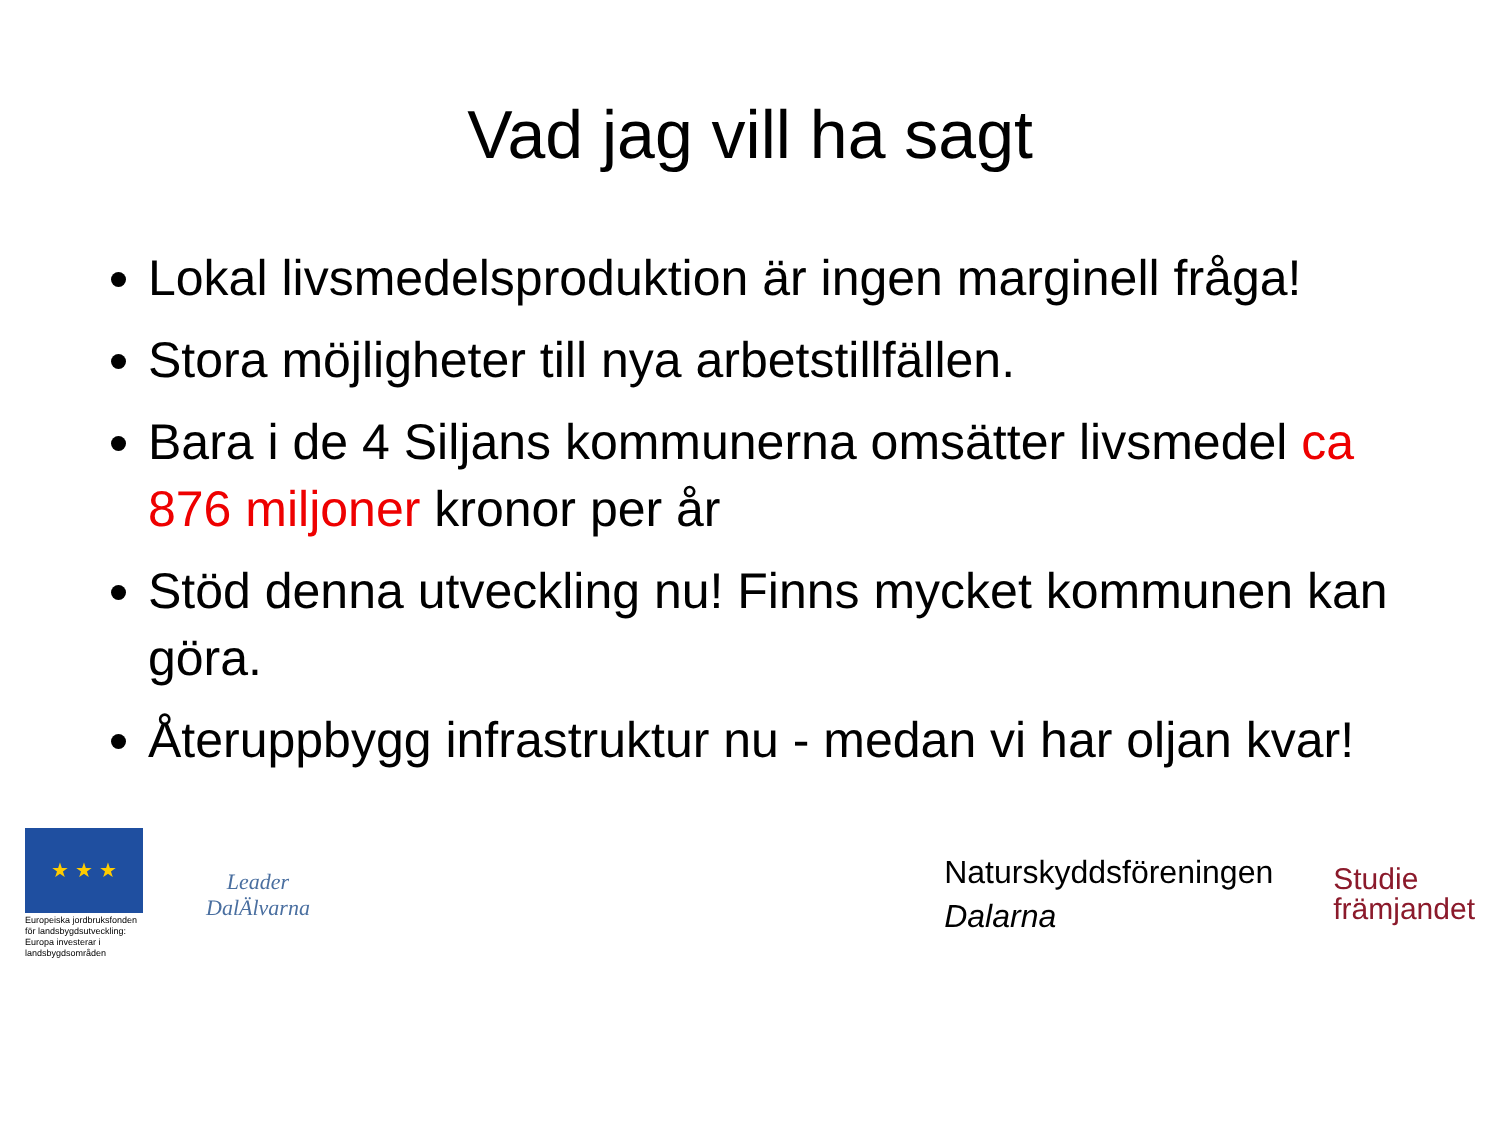Vad jag vill ha sagt
Lokal livsmedelsproduktion är ingen marginell fråga!
Stora möjligheter till nya arbetstillfällen.
Bara i de 4 Siljans kommunerna omsätter livsmedel ca 876 miljoner kronor per år
Stöd denna utveckling nu! Finns mycket kommunen kan göra.
Återuppbygg infrastruktur nu - medan vi har oljan kvar!
★ ★ ★
Europeiska jordbruksfonden för landsbygdsutveckling: Europa investerar i landsbygdsområden
Leader
DalÄlvarna
Naturskyddsföreningen
Dalarna
Studie
främjandet